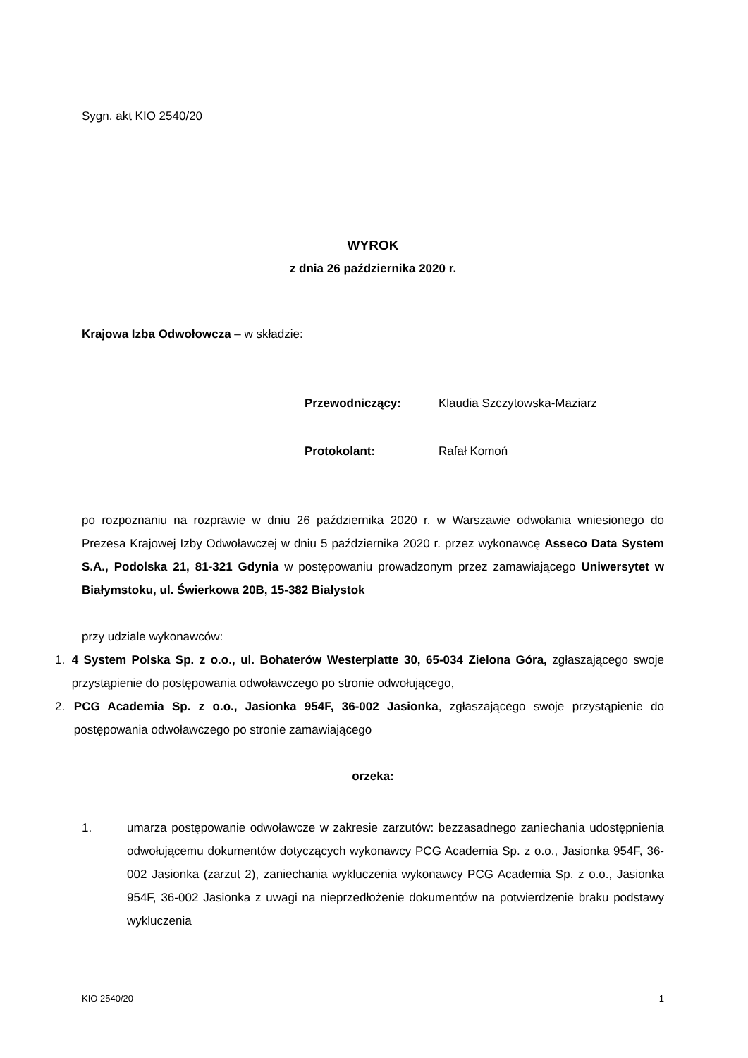Sygn. akt KIO 2540/20
WYROK
z dnia 26 października 2020 r.
Krajowa Izba Odwołowcza – w składzie:
Przewodniczący: Klaudia Szczytowska-Maziarz
Protokolant: Rafał Komoń
po rozpoznaniu na rozprawie w dniu 26 października 2020 r. w Warszawie odwołania wniesionego do Prezesa Krajowej Izby Odwoławczej w dniu 5 października 2020 r. przez wykonawcę Asseco Data System S.A., Podolska 21, 81-321 Gdynia w postępowaniu prowadzonym przez zamawiającego Uniwersytet w Białymstoku, ul. Świerkowa 20B, 15-382 Białystok
przy udziale wykonawców:
1. 4 System Polska Sp. z o.o., ul. Bohaterów Westerplatte 30, 65-034 Zielona Góra, zgłaszającego swoje przystąpienie do postępowania odwoławczego po stronie odwołującego,
2. PCG Academia Sp. z o.o., Jasionka 954F, 36-002 Jasionka, zgłaszającego swoje przystąpienie do postępowania odwoławczego po stronie zamawiającego
orzeka:
1. umarza postępowanie odwoławcze w zakresie zarzutów: bezzasadnego zaniechania udostępnienia odwołującemu dokumentów dotyczących wykonawcy PCG Academia Sp. z o.o., Jasionka 954F, 36-002 Jasionka (zarzut 2), zaniechania wykluczenia wykonawcy PCG Academia Sp. z o.o., Jasionka 954F, 36-002 Jasionka z uwagi na nieprzedłożenie dokumentów na potwierdzenie braku podstawy wykluczenia
KIO 2540/20 1